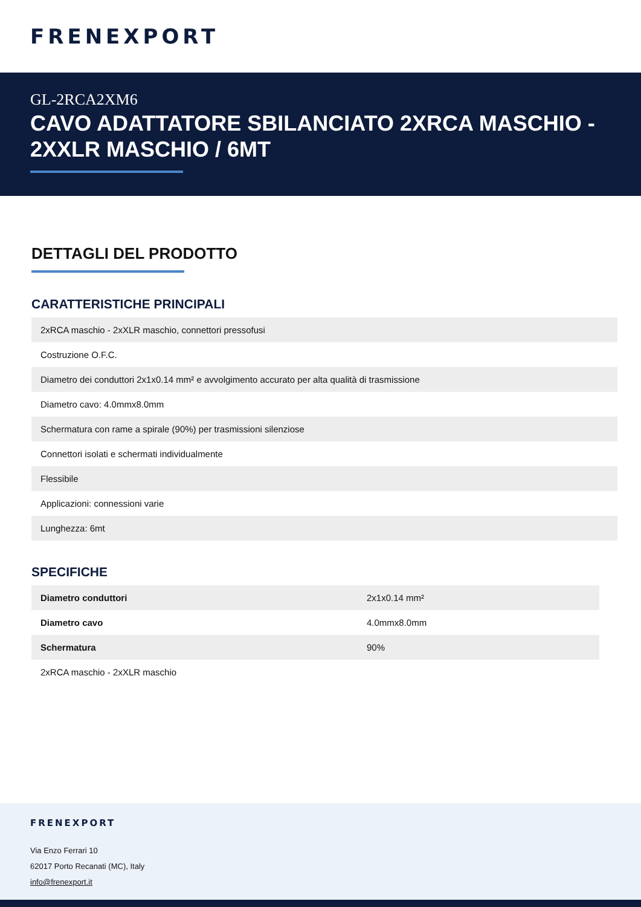FRENEXPORT
GL-2RCA2XM6
CAVO ADATTATORE SBILANCIATO 2XRCA MASCHIO - 2XXLR MASCHIO / 6MT
DETTAGLI DEL PRODOTTO
CARATTERISTICHE PRINCIPALI
| 2xRCA maschio - 2xXLR maschio, connettori pressofusi |
| Costruzione O.F.C. |
| Diametro dei conduttori 2x1x0.14 mm² e avvolgimento accurato per alta qualità di trasmissione |
| Diametro cavo: 4.0mmx8.0mm |
| Schermatura con rame a spirale (90%) per trasmissioni silenziose |
| Connettori isolati e schermati individualmente |
| Flessibile |
| Applicazioni: connessioni varie |
| Lunghezza: 6mt |
SPECIFICHE
| Diametro conduttori | 2x1x0.14 mm² |
| Diametro cavo | 4.0mmx8.0mm |
| Schermatura | 90% |
| 2xRCA maschio - 2xXLR maschio | |
FRENEXPORT
Via Enzo Ferrari 10
62017 Porto Recanati (MC), Italy
info@frenexport.it